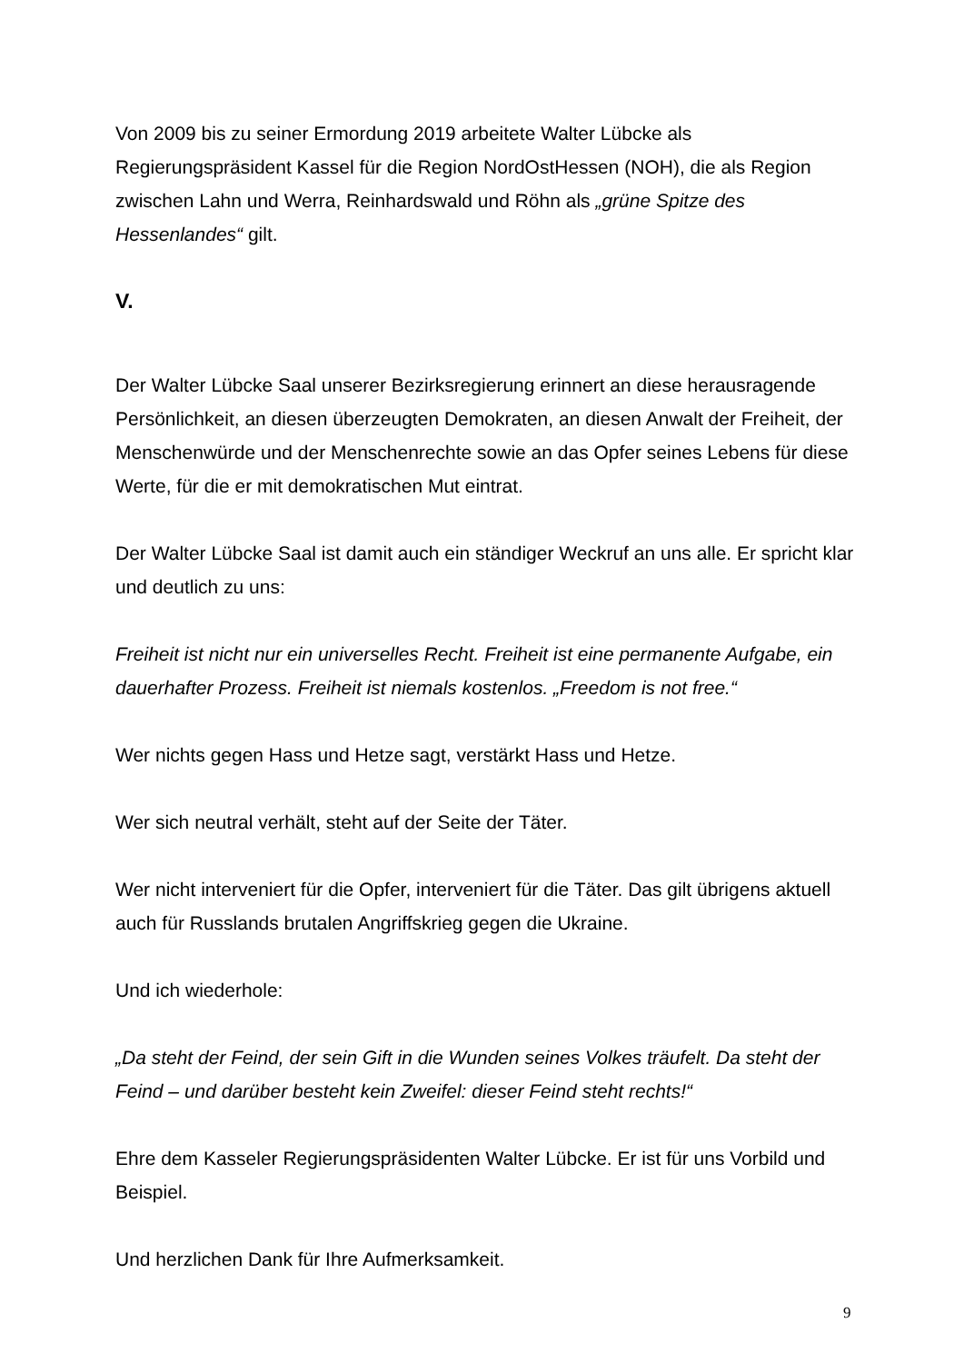Von 2009 bis zu seiner Ermordung 2019 arbeitete Walter Lübcke als Regierungspräsident Kassel für die Region NordOstHessen (NOH), die als Region zwischen Lahn und Werra, Reinhardswald und Röhn als „grüne Spitze des Hessenlandes“ gilt.
V.
Der Walter Lübcke Saal unserer Bezirksregierung erinnert an diese herausragende Persönlichkeit, an diesen überzeugten Demokraten, an diesen Anwalt der Freiheit, der Menschenwürde und der Menschenrechte sowie an das Opfer seines Lebens für diese Werte, für die er mit demokratischen Mut eintrat.
Der Walter Lübcke Saal ist damit auch ein ständiger Weckruf an uns alle. Er spricht klar und deutlich zu uns:
Freiheit ist nicht nur ein universelles Recht. Freiheit ist eine permanente Aufgabe, ein dauerhafter Prozess. Freiheit ist niemals kostenlos. „Freedom is not free.“
Wer nichts gegen Hass und Hetze sagt, verstärkt Hass und Hetze.
Wer sich neutral verhält, steht auf der Seite der Täter.
Wer nicht interveniert für die Opfer, interveniert für die Täter. Das gilt übrigens aktuell auch für Russlands brutalen Angriffskrieg gegen die Ukraine.
Und ich wiederhole:
„Da steht der Feind, der sein Gift in die Wunden seines Volkes träufelt. Da steht der Feind – und darüber besteht kein Zweifel: dieser Feind steht rechts!“
Ehre dem Kasseler Regierungspräsidenten Walter Lübcke. Er ist für uns Vorbild und Beispiel.
Und herzlichen Dank für Ihre Aufmerksamkeit.
9